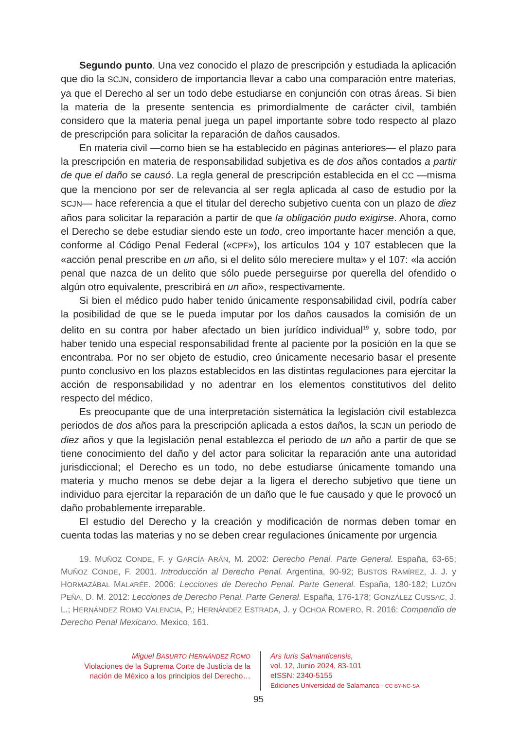Segundo punto. Una vez conocido el plazo de prescripción y estudiada la aplicación que dio la SCJN, considero de importancia llevar a cabo una comparación entre materias, ya que el Derecho al ser un todo debe estudiarse en conjunción con otras áreas. Si bien la materia de la presente sentencia es primordialmente de carácter civil, también considero que la materia penal juega un papel importante sobre todo respecto al plazo de prescripción para solicitar la reparación de daños causados.
En materia civil —como bien se ha establecido en páginas anteriores— el plazo para la prescripción en materia de responsabilidad subjetiva es de dos años contados a partir de que el daño se causó. La regla general de prescripción establecida en el CC —misma que la menciono por ser de relevancia al ser regla aplicada al caso de estudio por la SCJN— hace referencia a que el titular del derecho subjetivo cuenta con un plazo de diez años para solicitar la reparación a partir de que la obligación pudo exigirse. Ahora, como el Derecho se debe estudiar siendo este un todo, creo importante hacer mención a que, conforme al Código Penal Federal («CPF»), los artículos 104 y 107 establecen que la «acción penal prescribe en un año, si el delito sólo mereciere multa» y el 107: «la acción penal que nazca de un delito que sólo puede perseguirse por querella del ofendido o algún otro equivalente, prescribirá en un año», respectivamente.
Si bien el médico pudo haber tenido únicamente responsabilidad civil, podría caber la posibilidad de que se le pueda imputar por los daños causados la comisión de un delito en su contra por haber afectado un bien jurídico individual<sup>19</sup> y, sobre todo, por haber tenido una especial responsabilidad frente al paciente por la posición en la que se encontraba. Por no ser objeto de estudio, creo únicamente necesario basar el presente punto conclusivo en los plazos establecidos en las distintas regulaciones para ejercitar la acción de responsabilidad y no adentrar en los elementos constitutivos del delito respecto del médico.
Es preocupante que de una interpretación sistemática la legislación civil establezca periodos de dos años para la prescripción aplicada a estos daños, la SCJN un periodo de diez años y que la legislación penal establezca el periodo de un año a partir de que se tiene conocimiento del daño y del actor para solicitar la reparación ante una autoridad jurisdiccional; el Derecho es un todo, no debe estudiarse únicamente tomando una materia y mucho menos se debe dejar a la ligera el derecho subjetivo que tiene un individuo para ejercitar la reparación de un daño que le fue causado y que le provocó un daño probablemente irreparable.
El estudio del Derecho y la creación y modificación de normas deben tomar en cuenta todas las materias y no se deben crear regulaciones únicamente por urgencia
19. MUÑOZ CONDE, F. y GARCÍA ARÁN, M. 2002: Derecho Penal. Parte General. España, 63-65; MUÑOZ CONDE, F. 2001. Introducción al Derecho Penal. Argentina, 90-92; BUSTOS RAMÍREZ, J. J. y HORMAZÁBAL MALARÉE. 2006: Lecciones de Derecho Penal. Parte General. España, 180-182; LUZÓN PEÑA, D. M. 2012: Lecciones de Derecho Penal. Parte General. España, 176-178; GONZÁLEZ CUSSAC, J. L.; HERNÁNDEZ ROMO VALENCIA, P.; HERNÁNDEZ ESTRADA, J. y OCHOA ROMERO, R. 2016: Compendio de Derecho Penal Mexicano. Mexico, 161.
Miguel BASURTO HERNÁNDEZ ROMO
Violaciones de la Suprema Corte de Justicia de la nación de México a los principios del Derecho…
Ars Iuris Salmanticensis,
vol. 12, Junio 2024, 83-101
eISSN: 2340-5155
Ediciones Universidad de Salamanca - CC BY-NC-SA
95